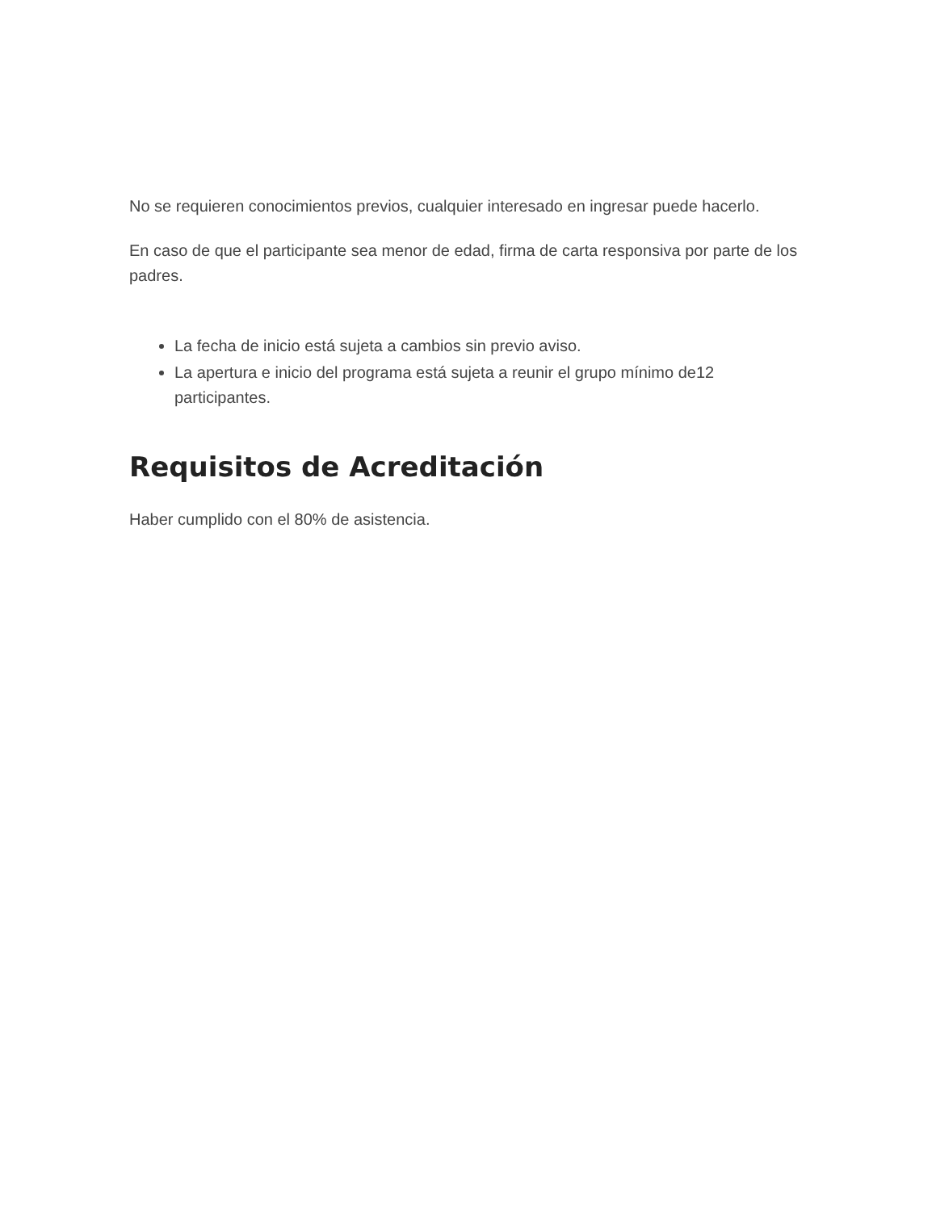No se requieren conocimientos previos, cualquier interesado en ingresar puede hacerlo.
En caso de que el participante sea menor de edad, firma de carta responsiva por parte de los padres.
La fecha de inicio está sujeta a cambios sin previo aviso.
La apertura e inicio del programa está sujeta a reunir el grupo mínimo de12 participantes.
Requisitos de Acreditación
Haber cumplido con el 80% de asistencia.